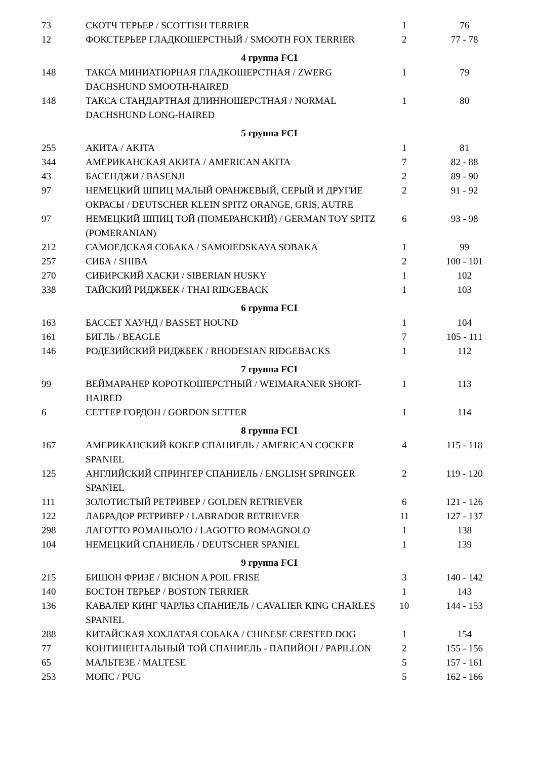| 73 | СКОТЧ ТЕРЬЕР / SCOTTISH TERRIER | 1 | 76 |
| 12 | ФОКСТЕРЬЕР ГЛАДКОШЕРСТНЫЙ / SMOOTH FOX TERRIER | 2 | 77 - 78 |
| 4 группа FCI | | | |
| 148 | ТАКСА МИНИАТЮРНАЯ ГЛАДКОШЕРСТНАЯ / ZWERG DACHSHUND SMOOTH-HAIRED | 1 | 79 |
| 148 | ТАКСА СТАНДАРТНАЯ ДЛИННОШЕРСТНАЯ / NORMAL DACHSHUND LONG-HAIRED | 1 | 80 |
| 5 группа FCI | | | |
| 255 | АКИТА / AKITA | 1 | 81 |
| 344 | АМЕРИКАНСКАЯ АКИТА / AMERICAN AKITA | 7 | 82 - 88 |
| 43 | БАСЕНДЖИ / BASENJI | 2 | 89 - 90 |
| 97 | НЕМЕЦКИЙ ШПИЦ МАЛЫЙ ОРАНЖЕВЫЙ, СЕРЫЙ И ДРУГИЕ ОКРАСЫ / DEUTSCHER KLEIN SPITZ ORANGE, GRIS, AUTRE | 2 | 91 - 92 |
| 97 | НЕМЕЦКИЙ ШПИЦ ТОЙ (ПОМЕРАНСКИЙ) / GERMAN TOY SPITZ (POMERANIAN) | 6 | 93 - 98 |
| 212 | САМОЕДСКАЯ СОБАКА / SAMOIEDSKAYA SOBAKA | 1 | 99 |
| 257 | СИБА / SHIBA | 2 | 100 - 101 |
| 270 | СИБИРСКИЙ ХАСКИ / SIBERIAN HUSKY | 1 | 102 |
| 338 | ТАЙСКИЙ РИДЖБЕК / THAI RIDGEBACK | 1 | 103 |
| 6 группа FCI | | | |
| 163 | БАССЕТ ХАУНД / BASSET HOUND | 1 | 104 |
| 161 | БИГЛЬ / BEAGLE | 7 | 105 - 111 |
| 146 | РОДЕЗИЙСКИЙ РИДЖБЕК / RHODESIAN RIDGEBACKS | 1 | 112 |
| 7 группа FCI | | | |
| 99 | ВЕЙМАРАНЕР КОРОТКОШЕРСТНЫЙ / WEIMARANER SHORT-HAIRED | 1 | 113 |
| 6 | СЕТТЕР ГОРДОН / GORDON SETTER | 1 | 114 |
| 8 группа FCI | | | |
| 167 | АМЕРИКАНСКИЙ КОКЕР СПАНИЕЛЬ / AMERICAN COCKER SPANIEL | 4 | 115 - 118 |
| 125 | АНГЛИЙСКИЙ СПРИНГЕР СПАНИЕЛЬ / ENGLISH SPRINGER SPANIEL | 2 | 119 - 120 |
| 111 | ЗОЛОТИСТЫЙ РЕТРИВЕР / GOLDEN RETRIEVER | 6 | 121 - 126 |
| 122 | ЛАБРАДОР РЕТРИВЕР / LABRADOR RETRIEVER | 11 | 127 - 137 |
| 298 | ЛАГОТТО РОМАНЬОЛО / LAGOTTO ROMAGNOLO | 1 | 138 |
| 104 | НЕМЕЦКИЙ СПАНИЕЛЬ / DEUTSCHER SPANIEL | 1 | 139 |
| 9 группа FCI | | | |
| 215 | БИШОН ФРИЗЕ / BICHON A POIL FRISE | 3 | 140 - 142 |
| 140 | БОСТОН ТЕРЬЕР / BOSTON TERRIER | 1 | 143 |
| 136 | КАВАЛЕР КИНГ ЧАРЛЬЗ СПАНИЕЛЬ / CAVALIER KING CHARLES SPANIEL | 10 | 144 - 153 |
| 288 | КИТАЙСКАЯ ХОХЛАТАЯ СОБАКА / CHINESE CRESTED DOG | 1 | 154 |
| 77 | КОНТИНЕНТАЛЬНЫЙ ТОЙ СПАНИЕЛЬ - ПАПИЙОН / PAPILLON | 2 | 155 - 156 |
| 65 | МАЛЬТЕЗЕ / MALTESE | 5 | 157 - 161 |
| 253 | МОПС / PUG | 5 | 162 - 166 |